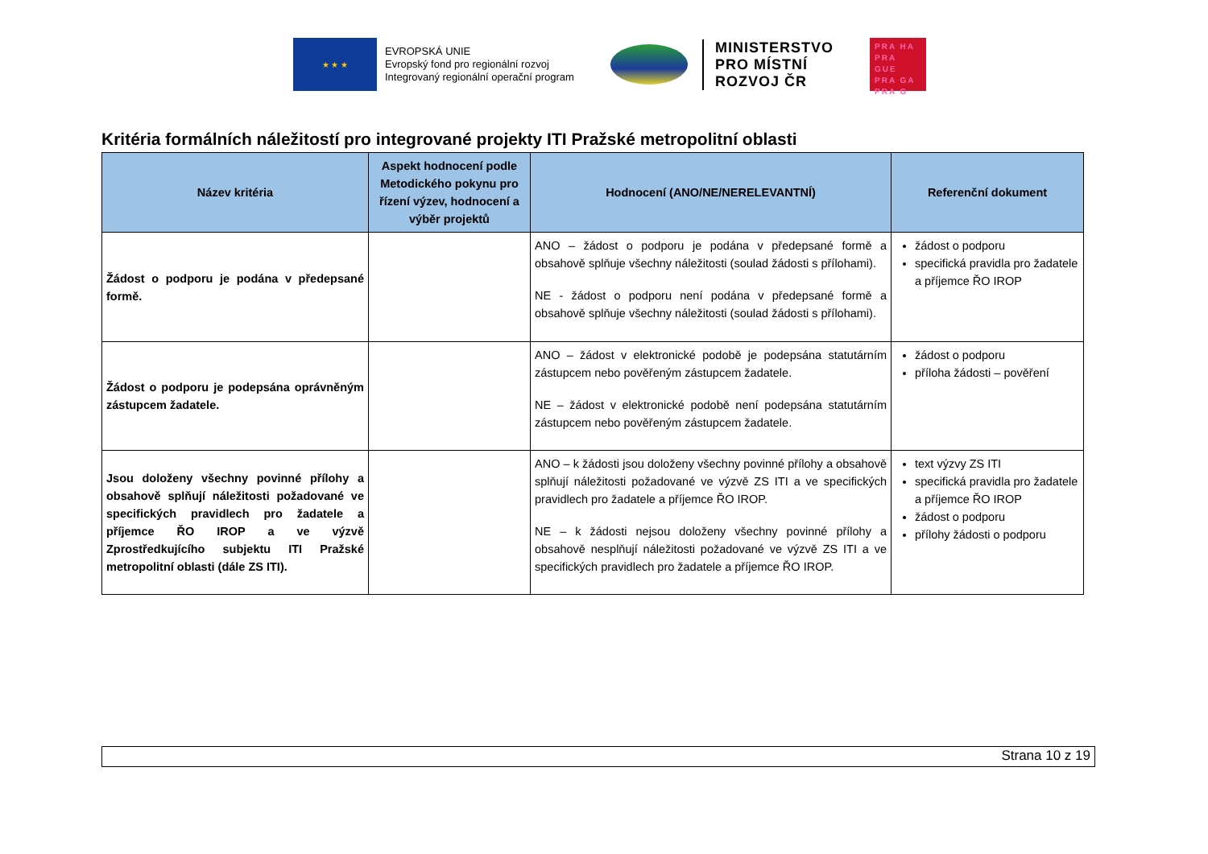★ ★ ★
EVROPSKÁ UNIE
Evropský fond pro regionální rozvoj
Integrovaný regionální operační program
MINISTERSTVO
PRO MÍSTNÍ
ROZVOJ ČR
PRA HA
PRA GUE
PRA GA
PRA G
Kritéria formálních náležitostí pro integrované projekty ITI Pražské metropolitní oblasti
| Název kritéria | Aspekt hodnocení podle Metodického pokynu pro řízení výzev, hodnocení a výběr projektů | Hodnocení (ANO/NE/NERELEVANTNÍ) | Referenční dokument |
| --- | --- | --- | --- |
| Žádost o podporu je podána v předepsané formě. | | ANO – žádost o podporu je podána v předepsané formě a obsahově splňuje všechny náležitosti (soulad žádosti s přílohami). NE - žádost o podporu není podána v předepsané formě a obsahově splňuje všechny náležitosti (soulad žádosti s přílohami). | žádost o podporu specifická pravidla pro žadatele a příjemce ŘO IROP |
| Žádost o podporu je podepsána oprávněným zástupcem žadatele. | | ANO – žádost v elektronické podobě je podepsána statutárním zástupcem nebo pověřeným zástupcem žadatele. NE – žádost v elektronické podobě není podepsána statutárním zástupcem nebo pověřeným zástupcem žadatele. | žádost o podporu příloha žádosti – pověření |
| Jsou doloženy všechny povinné přílohy a obsahově splňují náležitosti požadované ve specifických pravidlech pro žadatele a příjemce ŘO IROP a ve výzvě Zprostředkujícího subjektu ITI Pražské metropolitní oblasti (dále ZS ITI). | | ANO – k žádosti jsou doloženy všechny povinné přílohy a obsahově splňují náležitosti požadované ve výzvě ZS ITI a ve specifických pravidlech pro žadatele a příjemce ŘO IROP. NE – k žádosti nejsou doloženy všechny povinné přílohy a obsahově nesplňují náležitosti požadované ve výzvě ZS ITI a ve specifických pravidlech pro žadatele a příjemce ŘO IROP. | text výzvy ZS ITI specifická pravidla pro žadatele a příjemce ŘO IROP žádost o podporu přílohy žádosti o podporu |
Strana 10 z 19